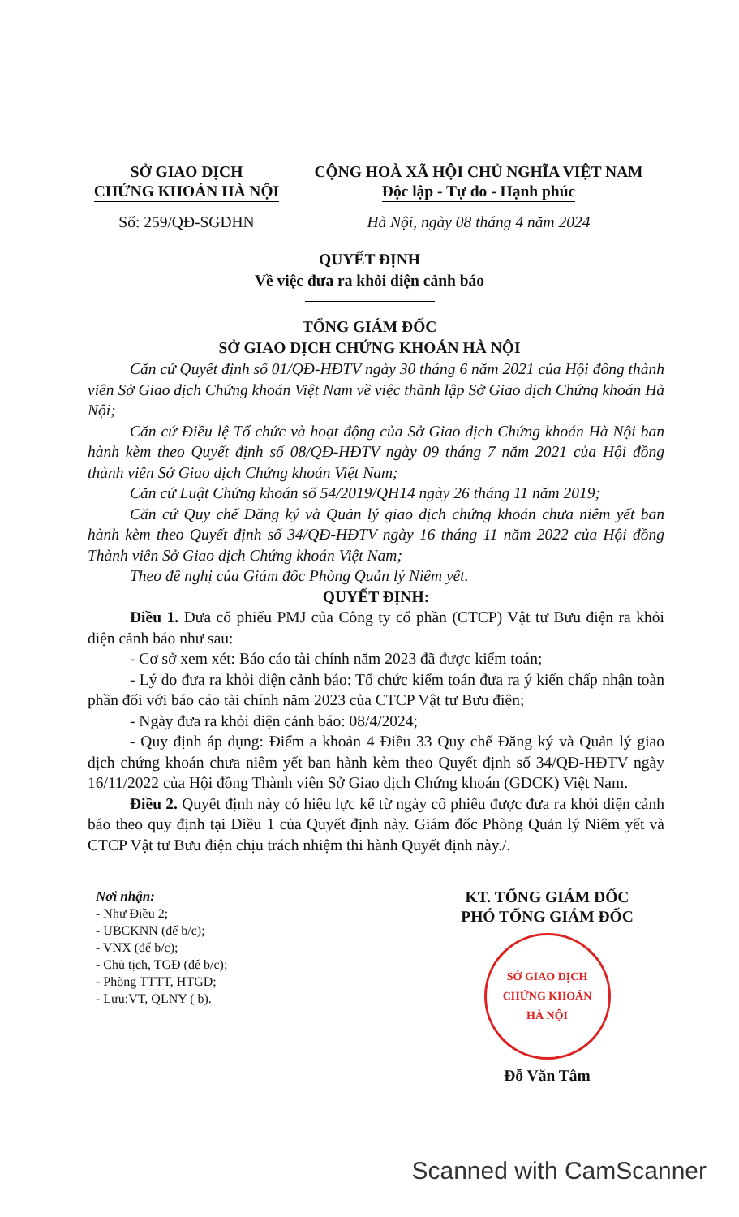SỞ GIAO DỊCH
CHỨNG KHOÁN HÀ NỘI
CỘNG HOÀ XÃ HỘI CHỦ NGHĨA VIỆT NAM
Độc lập - Tự do - Hạnh phúc
Số: 259/QĐ-SGDHN Hà Nội, ngày 08 tháng 4 năm 2024
QUYẾT ĐỊNH
Về việc đưa ra khỏi diện cảnh báo
TỔNG GIÁM ĐỐC
SỞ GIAO DỊCH CHỨNG KHOÁN HÀ NỘI
Căn cứ Quyết định số 01/QĐ-HĐTV ngày 30 tháng 6 năm 2021 của Hội đồng thành viên Sở Giao dịch Chứng khoán Việt Nam về việc thành lập Sở Giao dịch Chứng khoán Hà Nội;
Căn cứ Điều lệ Tổ chức và hoạt động của Sở Giao dịch Chứng khoán Hà Nội ban hành kèm theo Quyết định số 08/QĐ-HĐTV ngày 09 tháng 7 năm 2021 của Hội đồng thành viên Sở Giao dịch Chứng khoán Việt Nam;
Căn cứ Luật Chứng khoán số 54/2019/QH14 ngày 26 tháng 11 năm 2019;
Căn cứ Quy chế Đăng ký và Quản lý giao dịch chứng khoán chưa niêm yết ban hành kèm theo Quyết định số 34/QĐ-HĐTV ngày 16 tháng 11 năm 2022 của Hội đồng Thành viên Sở Giao dịch Chứng khoán Việt Nam;
Theo đề nghị của Giám đốc Phòng Quản lý Niêm yết.
QUYẾT ĐỊNH:
Điều 1. Đưa cổ phiếu PMJ của Công ty cổ phần (CTCP) Vật tư Bưu điện ra khỏi diện cảnh báo như sau:
- Cơ sở xem xét: Báo cáo tài chính năm 2023 đã được kiểm toán;
- Lý do đưa ra khỏi diện cảnh báo: Tổ chức kiểm toán đưa ra ý kiến chấp nhận toàn phần đối với báo cáo tài chính năm 2023 của CTCP Vật tư Bưu điện;
- Ngày đưa ra khỏi diện cảnh báo: 08/4/2024;
- Quy định áp dụng: Điểm a khoản 4 Điều 33 Quy chế Đăng ký và Quản lý giao dịch chứng khoán chưa niêm yết ban hành kèm theo Quyết định số 34/QĐ-HĐTV ngày 16/11/2022 của Hội đồng Thành viên Sở Giao dịch Chứng khoán (GDCK) Việt Nam.
Điều 2. Quyết định này có hiệu lực kể từ ngày cổ phiếu được đưa ra khỏi diện cảnh báo theo quy định tại Điều 1 của Quyết định này. Giám đốc Phòng Quản lý Niêm yết và CTCP Vật tư Bưu điện chịu trách nhiệm thi hành Quyết định này./.
Nơi nhận:
- Như Điều 2;
- UBCKNN (để b/c);
- VNX (để b/c);
- Chủ tịch, TGĐ (để b/c);
- Phòng TTTT, HTGD;
- Lưu:VT, QLNY ( b).
KT. TỔNG GIÁM ĐỐC
PHÓ TỔNG GIÁM ĐỐC
SỞ GIAO DỊCH
CHỨNG KHOÁN
HÀ NỘI
Đỗ Văn Tâm
Scanned with CamScanner